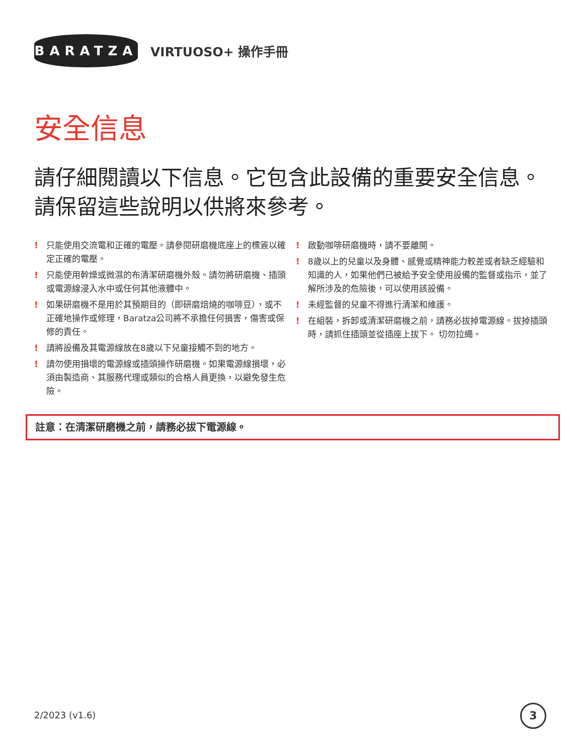BARATZA
VIRTUOSO+ 操作手冊
安全信息
請仔細閱讀以下信息。它包含此設備的重要安全信息。請保留這些說明以供將來參考。
! 只能使用交流電和正確的電壓。請參閱研磨機底座上的標簽以確定正確的電壓。
! 只能使用幹燥或微濕的布清潔研磨機外殼。請勿將研磨機、插頭或電源線浸入水中或任何其他液體中。
! 如果研磨機不是用於其預期目的（即研磨焙燒的咖啡豆），或不正確地操作或修理，Baratza公司將不承擔任何損害，傷害或保修的責任。
! 請將設備及其電源線放在8歲以下兒童接觸不到的地方。
! 請勿使用損壞的電源線或插頭操作研磨機。如果電源線損壞，必須由製造商、其服務代理或類似的合格人員更換，以避免發生危險。
! 啟動咖啡研磨機時，請不要離開。
! 8歲以上的兒童以及身體、感覺或精神能力較差或者缺乏經驗和知識的人，如果他們已被給予安全使用設備的監督或指示，並了解所涉及的危險後，可以使用該設備。
! 未經監督的兒童不得進行清潔和維護。
! 在組裝，拆卸或清潔研磨機之前，請務必拔掉電源線。拔掉插頭時，請抓住插頭並從插座上拔下。 切勿拉繩。
註意：在清潔研磨機之前，請務必拔下電源線。
2/2023 (v1.6) 3